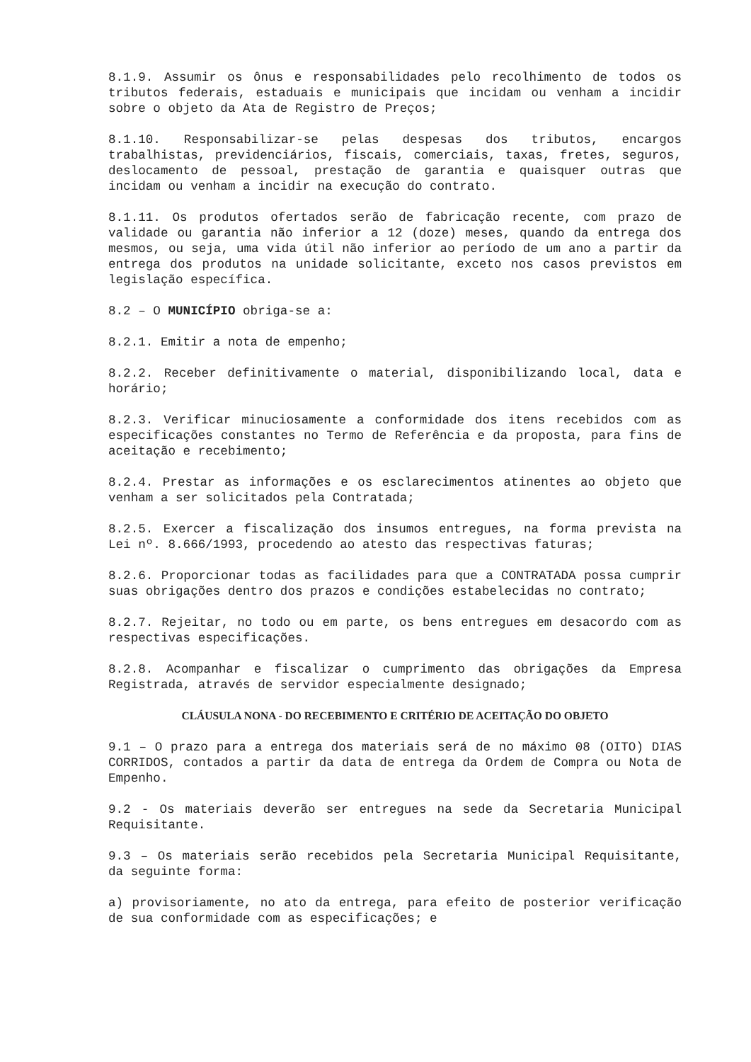8.1.9. Assumir os ônus e responsabilidades pelo recolhimento de todos os tributos federais, estaduais e municipais que incidam ou venham a incidir sobre o objeto da Ata de Registro de Preços;
8.1.10. Responsabilizar-se pelas despesas dos tributos, encargos trabalhistas, previdenciários, fiscais, comerciais, taxas, fretes, seguros, deslocamento de pessoal, prestação de garantia e quaisquer outras que incidam ou venham a incidir na execução do contrato.
8.1.11. Os produtos ofertados serão de fabricação recente, com prazo de validade ou garantia não inferior a 12 (doze) meses, quando da entrega dos mesmos, ou seja, uma vida útil não inferior ao período de um ano a partir da entrega dos produtos na unidade solicitante, exceto nos casos previstos em legislação específica.
8.2 – O MUNICÍPIO obriga-se a:
8.2.1. Emitir a nota de empenho;
8.2.2. Receber definitivamente o material, disponibilizando local, data e horário;
8.2.3. Verificar minuciosamente a conformidade dos itens recebidos com as especificações constantes no Termo de Referência e da proposta, para fins de aceitação e recebimento;
8.2.4. Prestar as informações e os esclarecimentos atinentes ao objeto que venham a ser solicitados pela Contratada;
8.2.5. Exercer a fiscalização dos insumos entregues, na forma prevista na Lei nº. 8.666/1993, procedendo ao atesto das respectivas faturas;
8.2.6. Proporcionar todas as facilidades para que a CONTRATADA possa cumprir suas obrigações dentro dos prazos e condições estabelecidas no contrato;
8.2.7. Rejeitar, no todo ou em parte, os bens entregues em desacordo com as respectivas especificações.
8.2.8. Acompanhar e fiscalizar o cumprimento das obrigações da Empresa Registrada, através de servidor especialmente designado;
CLÁUSULA NONA - DO RECEBIMENTO E CRITÉRIO DE ACEITAÇÃO DO OBJETO
9.1 – O prazo para a entrega dos materiais será de no máximo 08 (OITO) DIAS CORRIDOS, contados a partir da data de entrega da Ordem de Compra ou Nota de Empenho.
9.2 - Os materiais deverão ser entregues na sede da Secretaria Municipal Requisitante.
9.3 – Os materiais serão recebidos pela Secretaria Municipal Requisitante, da seguinte forma:
a) provisoriamente, no ato da entrega, para efeito de posterior verificação de sua conformidade com as especificações; e